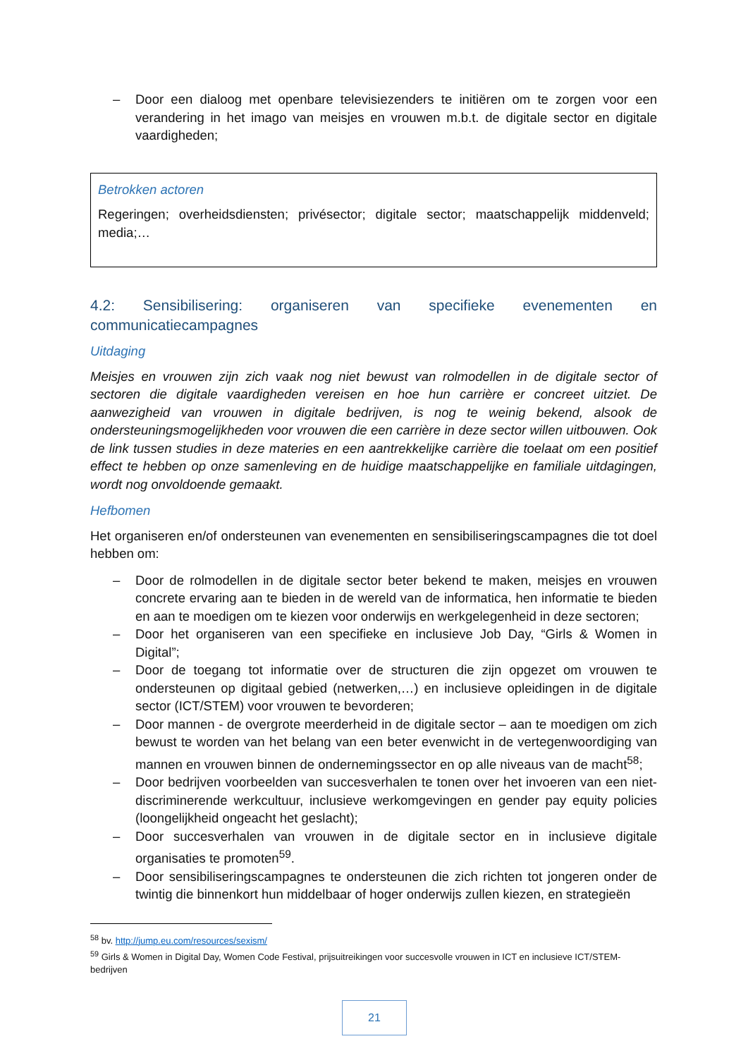– Door een dialoog met openbare televisiezenders te initiëren om te zorgen voor een verandering in het imago van meisjes en vrouwen m.b.t. de digitale sector en digitale vaardigheden;
Betrokken actoren
Regeringen; overheidsdiensten; privésector; digitale sector; maatschappelijk middenveld; media;…
4.2: Sensibilisering: organiseren van specifieke evenementen en communicatiecampagnes
Uitdaging
Meisjes en vrouwen zijn zich vaak nog niet bewust van rolmodellen in de digitale sector of sectoren die digitale vaardigheden vereisen en hoe hun carrière er concreet uitziet. De aanwezigheid van vrouwen in digitale bedrijven, is nog te weinig bekend, alsook de ondersteuningsmogelijkheden voor vrouwen die een carrière in deze sector willen uitbouwen. Ook de link tussen studies in deze materies en een aantrekkelijke carrière die toelaat om een positief effect te hebben op onze samenleving en de huidige maatschappelijke en familiale uitdagingen, wordt nog onvoldoende gemaakt.
Hefbomen
Het organiseren en/of ondersteunen van evenementen en sensibiliseringscampagnes die tot doel hebben om:
– Door de rolmodellen in de digitale sector beter bekend te maken, meisjes en vrouwen concrete ervaring aan te bieden in de wereld van de informatica, hen informatie te bieden en aan te moedigen om te kiezen voor onderwijs en werkgelegenheid in deze sectoren;
– Door het organiseren van een specifieke en inclusieve Job Day, “Girls & Women in Digital”;
– Door de toegang tot informatie over de structuren die zijn opgezet om vrouwen te ondersteunen op digitaal gebied (netwerken,…) en inclusieve opleidingen in de digitale sector (ICT/STEM) voor vrouwen te bevorderen;
– Door mannen - de overgrote meerderheid in de digitale sector – aan te moedigen om zich bewust te worden van het belang van een beter evenwicht in de vertegenwoordiging van mannen en vrouwen binnen de ondernemingssector en op alle niveaus van de macht<sup>58</sup>;
– Door bedrijven voorbeelden van succesverhalen te tonen over het invoeren van een niet-discriminerende werkcultuur, inclusieve werkomgevingen en gender pay equity policies (loongelijkheid ongeacht het geslacht);
– Door succesverhalen van vrouwen in de digitale sector en in inclusieve digitale organisaties te promoten<sup>59</sup>.
– Door sensibiliseringscampagnes te ondersteunen die zich richten tot jongeren onder de twintig die binnenkort hun middelbaar of hoger onderwijs zullen kiezen, en strategieën
<sup>58</sup> bv. http://jump.eu.com/resources/sexism/
<sup>59</sup> Girls & Women in Digital Day, Women Code Festival, prijsuitreikingen voor succesvolle vrouwen in ICT en inclusieve ICT/STEM-bedrijven
21